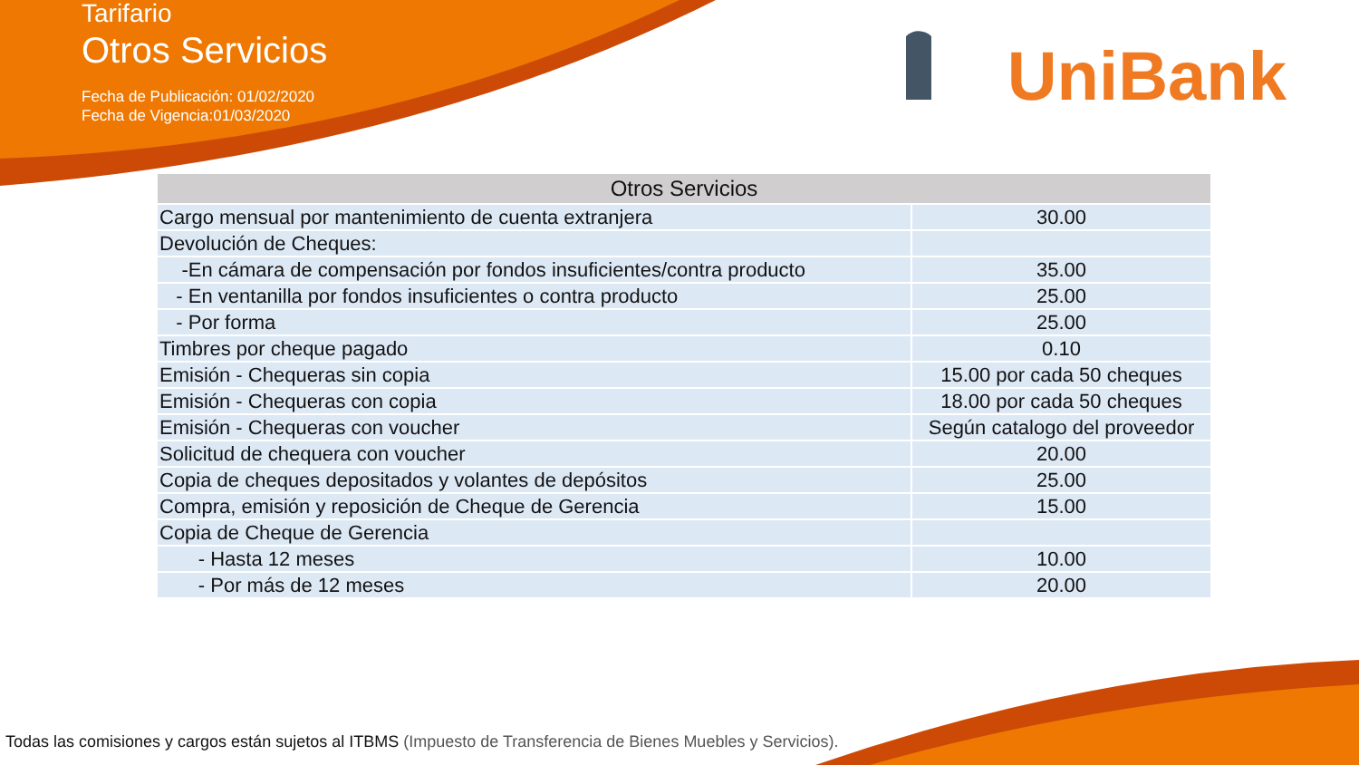Tarifario
Otros Servicios
Fecha de Publicación: 01/02/2020
Fecha de Vigencia:01/03/2020
UniBank
| Otros Servicios | |
| --- | --- |
| Cargo mensual por mantenimiento de cuenta extranjera | 30.00 |
| Devolución de Cheques: | |
| -En cámara de compensación por fondos insuficientes/contra producto | 35.00 |
| - En ventanilla por fondos insuficientes o contra producto | 25.00 |
| - Por forma | 25.00 |
| Timbres por cheque pagado | 0.10 |
| Emisión - Chequeras sin copia | 15.00 por cada 50 cheques |
| Emisión - Chequeras con copia | 18.00 por cada 50 cheques |
| Emisión - Chequeras con voucher | Según catalogo del proveedor |
| Solicitud de chequera con voucher | 20.00 |
| Copia de cheques depositados y volantes de depósitos | 25.00 |
| Compra, emisión y reposición de Cheque de Gerencia | 15.00 |
| Copia de Cheque de Gerencia | |
| - Hasta 12 meses | 10.00 |
| - Por más de 12 meses | 20.00 |
Todas las comisiones y cargos están sujetos al ITBMS (Impuesto de Transferencia de Bienes Muebles y Servicios).